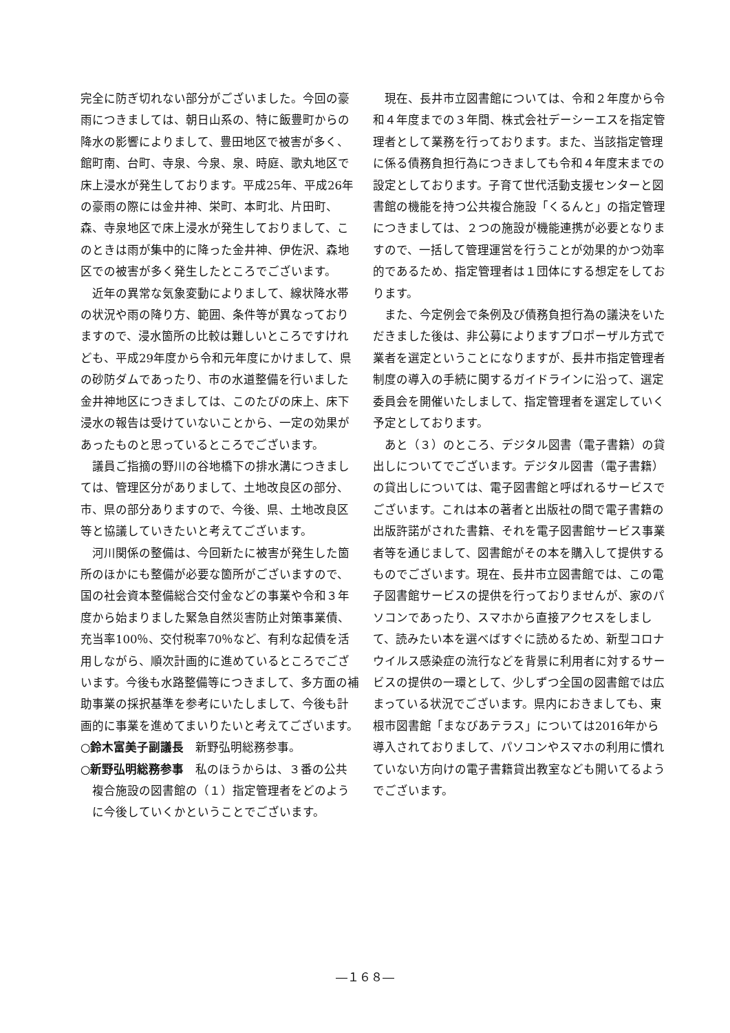完全に防ぎ切れない部分がございました。今回の豪雨につきましては、朝日山系の、特に飯豊町からの降水の影響によりまして、豊田地区で被害が多く、館町南、台町、寺泉、今泉、泉、時庭、歌丸地区で床上浸水が発生しております。平成25年、平成26年の豪雨の際には金井神、栄町、本町北、片田町、森、寺泉地区で床上浸水が発生しておりまして、このときは雨が集中的に降った金井神、伊佐沢、森地区での被害が多く発生したところでございます。
近年の異常な気象変動によりまして、線状降水帯の状況や雨の降り方、範囲、条件等が異なっておりますので、浸水箇所の比較は難しいところですけれども、平成29年度から令和元年度にかけまして、県の砂防ダムであったり、市の水道整備を行いました金井神地区につきましては、このたびの床上、床下浸水の報告は受けていないことから、一定の効果があったものと思っているところでございます。
議員ご指摘の野川の谷地橋下の排水溝につきましては、管理区分がありまして、土地改良区の部分、市、県の部分ありますので、今後、県、土地改良区等と協議していきたいと考えてございます。
河川関係の整備は、今回新たに被害が発生した箇所のほかにも整備が必要な箇所がございますので、国の社会資本整備総合交付金などの事業や令和３年度から始まりました緊急自然災害防止対策事業債、充当率100％、交付税率70％など、有利な起債を活用しながら、順次計画的に進めているところでございます。今後も水路整備等につきまして、多方面の補助事業の採択基準を参考にいたしまして、今後も計画的に事業を進めてまいりたいと考えてございます。
○鈴木富美子副議長　新野弘明総務参事。
○新野弘明総務参事　私のほうからは、３番の公共複合施設の図書館の（１）指定管理者をどのように今後していくかということでございます。
現在、長井市立図書館については、令和２年度から令和４年度までの３年間、株式会社デーシーエスを指定管理者として業務を行っております。また、当該指定管理に係る債務負担行為につきましても令和４年度末までの設定としております。子育て世代活動支援センターと図書館の機能を持つ公共複合施設「くるんと」の指定管理につきましては、２つの施設が機能連携が必要となりますので、一括して管理運営を行うことが効果的かつ効率的であるため、指定管理者は１団体にする想定をしております。
また、今定例会で条例及び債務負担行為の議決をいただきました後は、非公募によりますプロポーザル方式で業者を選定ということになりますが、長井市指定管理者制度の導入の手続に関するガイドラインに沿って、選定委員会を開催いたしまして、指定管理者を選定していく予定としております。
あと（３）のところ、デジタル図書（電子書籍）の貸出しについてでございます。デジタル図書（電子書籍）の貸出しについては、電子図書館と呼ばれるサービスでございます。これは本の著者と出版社の間で電子書籍の出版許諾がされた書籍、それを電子図書館サービス事業者等を通じまして、図書館がその本を購入して提供するものでございます。現在、長井市立図書館では、この電子図書館サービスの提供を行っておりませんが、家のパソコンであったり、スマホから直接アクセスをしまして、読みたい本を選べばすぐに読めるため、新型コロナウイルス感染症の流行などを背景に利用者に対するサービスの提供の一環として、少しずつ全国の図書館では広まっている状況でございます。県内におきましても、東根市図書館「まなびあテラス」については2016年から導入されておりまして、パソコンやスマホの利用に慣れていない方向けの電子書籍貸出教室なども開いてるようでございます。
―１６８―